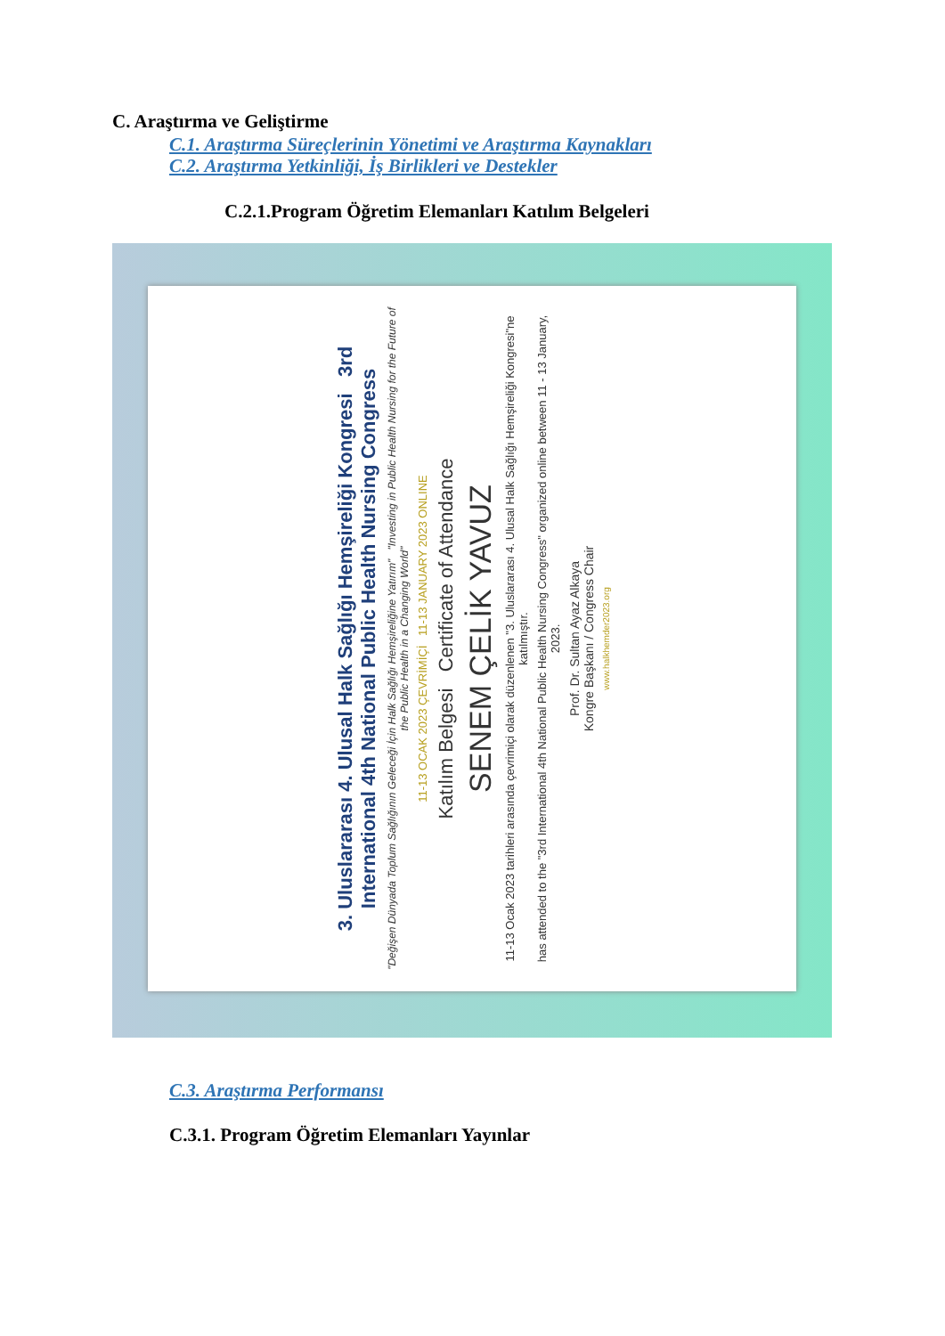C. Araştırma ve Geliştirme
C.1. Araştırma Süreçlerinin Yönetimi ve Araştırma Kaynakları
C.2. Araştırma Yetkinliği, İş Birlikleri ve Destekler
C.2.1.Program Öğretim Elemanları Katılım Belgeleri
3. Uluslararası 4. Ulusal Halk Sağlığı Hemşireliği Kongresi 3rd International 4th National Public Health Nursing Congress
"Değişen Dünyada Toplum Sağlığının Geleceği İçin Halk Sağlığı Hemşireliğine Yatırım" "Investing in Public Health Nursing for the Future of the Public Health in a Changing World"
11-13 OCAK 2023 ÇEVRİMİÇİ 11-13 JANUARY 2023 ONLINE
Katılım Belgesi Certificate of Attendance
SENEM ÇELİK YAVUZ
11-13 Ocak 2023 tarihleri arasında çevrimiçi olarak düzenlenen "3. Uluslararası 4. Ulusal Halk Sağlığı Hemşireliği Kongresi"ne katılmıştır.
has attended to the "3rd International 4th National Public Health Nursing Congress" organized online between 11 - 13 January, 2023.
Prof. Dr. Sultan Ayaz Alkaya
Kongre Başkanı / Congress Chair
www.halkhemder2023.org
C.3. Araştırma Performansı
C.3.1. Program Öğretim Elemanları Yayınlar